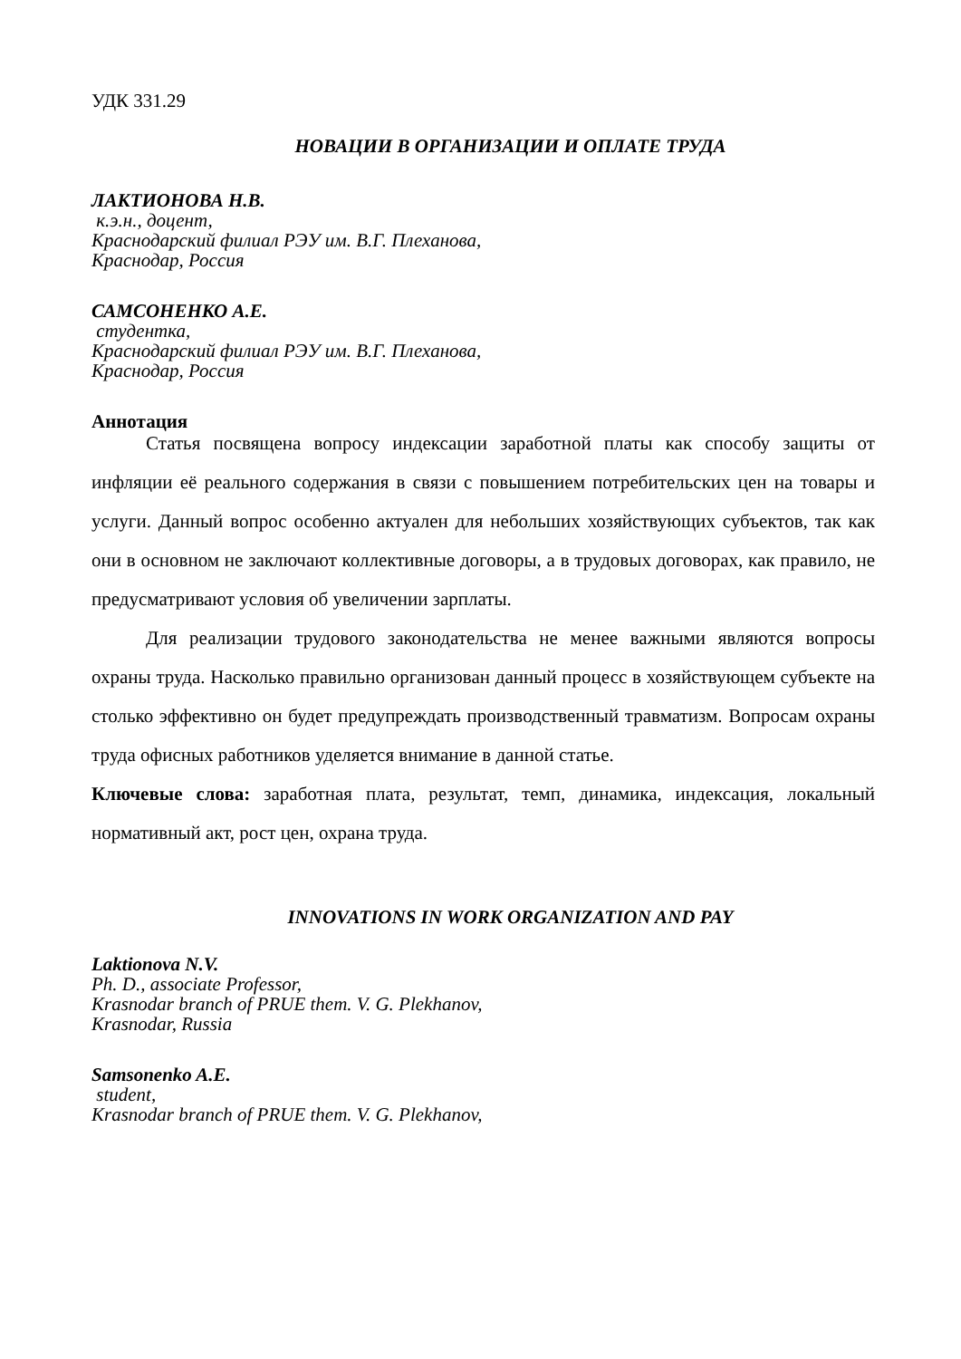УДК 331.29
НОВАЦИИ В ОРГАНИЗАЦИИ И ОПЛАТЕ ТРУДА
ЛАКТИОНОВА Н.В.
к.э.н., доцент,
Краснодарский филиал РЭУ им. В.Г. Плеханова,
Краснодар, Россия
САМСОНЕНКО А.Е.
студентка,
Краснодарский филиал РЭУ им. В.Г. Плеханова,
Краснодар, Россия
Аннотация
Статья посвящена вопросу индексации заработной платы как способу защиты от инфляции её реального содержания в связи с повышением потребительских цен на товары и услуги. Данный вопрос особенно актуален для небольших хозяйствующих субъектов, так как они в основном не заключают коллективные договоры, а в трудовых договорах, как правило, не предусматривают условия об увеличении зарплаты.
Для реализации трудового законодательства не менее важными являются вопросы охраны труда. Насколько правильно организован данный процесс в хозяйствующем субъекте на столько эффективно он будет предупреждать производственный травматизм. Вопросам охраны труда офисных работников уделяется внимание в данной статье.
Ключевые слова: заработная плата, результат, темп, динамика, индексация, локальный нормативный акт, рост цен, охрана труда.
INNOVATIONS IN WORK ORGANIZATION AND PAY
Laktionova N.V.
Ph. D., associate Professor,
Krasnodar branch of PRUE them. V. G. Plekhanov,
Krasnodar, Russia
Samsonenko A.E.
student,
Krasnodar branch of PRUE them. V. G. Plekhanov,